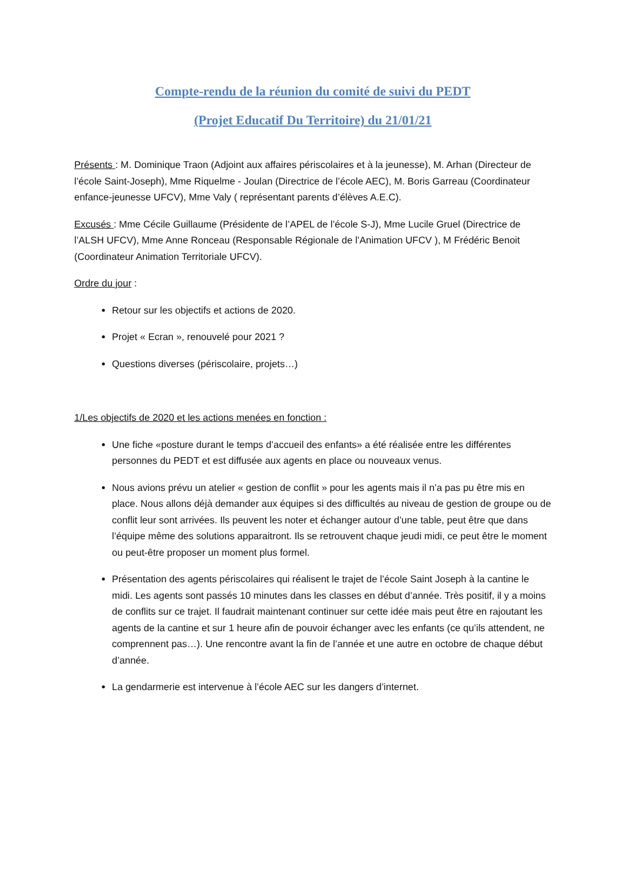Compte-rendu de la réunion du comité de suivi du PEDT
(Projet Educatif Du Territoire) du 21/01/21
Présents : M. Dominique Traon (Adjoint aux affaires périscolaires et à la jeunesse), M. Arhan (Directeur de l’école Saint-Joseph), Mme Riquelme - Joulan (Directrice de l’école AEC), M. Boris Garreau (Coordinateur enfance-jeunesse UFCV), Mme Valy ( représentant parents d’élèves A.E.C).
Excusés : Mme Cécile Guillaume (Présidente de l’APEL de l’école S-J), Mme Lucile Gruel (Directrice de l’ALSH UFCV), Mme Anne Ronceau (Responsable Régionale de l’Animation UFCV ), M Frédéric Benoit (Coordinateur Animation Territoriale UFCV).
Ordre du jour :
Retour sur les objectifs et actions de 2020.
Projet « Ecran », renouvelé pour 2021 ?
Questions diverses (périscolaire, projets…)
1/Les objectifs de 2020 et les actions menées en fonction :
Une fiche «posture durant le temps d’accueil des enfants» a été réalisée entre les différentes personnes du PEDT et est diffusée aux agents en place ou nouveaux venus.
Nous avions prévu un atelier « gestion de conflit » pour les agents mais il n’a pas pu être mis en place. Nous allons déjà demander aux équipes si des difficultés au niveau de gestion de groupe ou de conflit leur sont arrivées. Ils peuvent les noter et échanger autour d’une table, peut être que dans l’équipe même des solutions apparaitront. Ils se retrouvent chaque jeudi midi, ce peut être le moment ou peut-être proposer un moment plus formel.
Présentation des agents périscolaires qui réalisent le trajet de l’école Saint Joseph à la cantine le midi. Les agents sont passés 10 minutes dans les classes en début d’année. Très positif, il y a moins de conflits sur ce trajet. Il faudrait maintenant continuer sur cette idée mais peut être en rajoutant les agents de la cantine et sur 1 heure afin de pouvoir échanger avec les enfants (ce qu’ils attendent, ne comprennent pas…). Une rencontre avant la fin de l’année et une autre en octobre de chaque début d’année.
La gendarmerie est intervenue à l’école AEC sur les dangers d’internet.